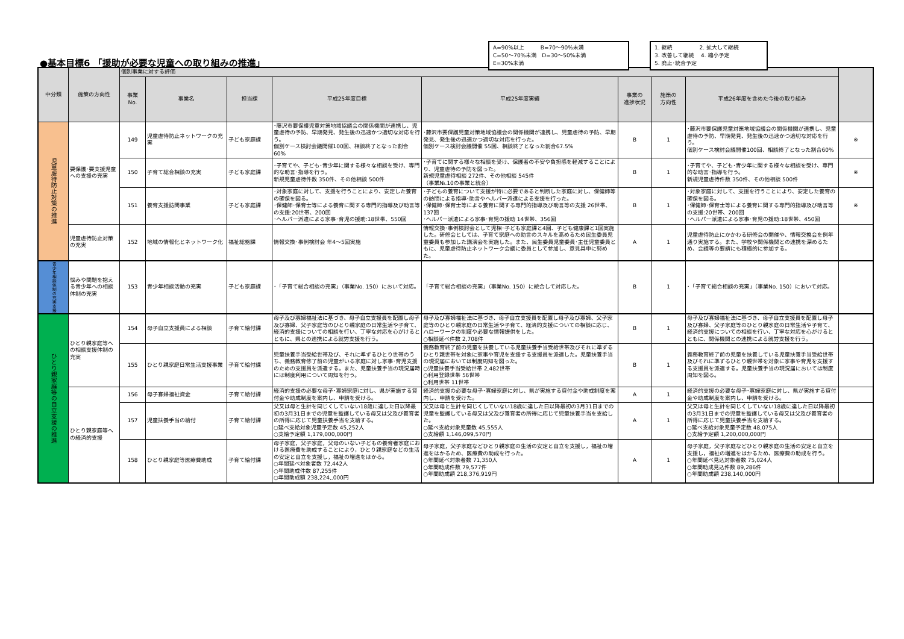A=90%以上　　　B=70～90%未満
C=50～70%未満　D=30～50%未満
E=30%未満
1. 継続　　　　　2. 拡大して継続
3. 改善して継続　 4. 縮小予定
5. 廃止･統合予定
●基本目標6 「援助が必要な児童への取り組みの推進」
| 中分類 | 施策の方向性 | 個別事業に対する評価 | | | | | | | | |
| --- | --- | --- | --- | --- | --- | --- | --- | --- | --- | --- |
| | | 事業 No. | 事業名 | 担当課 | 平成25年度目標 | 平成25年度実績 | 事業の 進捗状況 | 施策の 方向性 | 平成26年度を含めた今後の取り組み | |
| 児童虐待防止対策の推進 | 要保護･要支援児童への支援の充実 | 149 | 児童虐待防止ネットワークの充実 | 子ども家庭課 | ･藤沢市要保護児童対策地域協議会の関係機関が連携し、児童虐待の予防、早期発見、発生後の迅速かつ適切な対応を行う。 個別ケース検討会議開催100回、相談終了となった割合60% | ･藤沢市要保護児童対策地域協議会の関係機関が連携し、児童虐待の予防、早期発見、発生後の迅速かつ適切な対応を行った。 個別ケース検討会議開催 55回、相談終了となった割合67.5% | B | 1 | ･藤沢市要保護児童対策地域協議会の関係機関が連携し、児童虐待の予防、早期発見、発生後の迅速かつ適切な対応を行う。 個別ケース検討会議開催100回、相談終了となった割合60% | ※ |
| | | 150 | 子育て総合相談の充実 | 子ども家庭課 | ･子育てや、子ども･青少年に関する様々な相談を受け、専門的な助言･指導を行う。 新規児童虐待件数 350件、その他相談 500件 | ･子育てに関する様々な相談を受け、保護者の不安や負担感を軽減することにより、児童虐待の予防を図った。 新規児童虐待相談 272件、その他相談 545件 （事業№.10の事業と統合） | B | 1 | ･子育てや、子ども･青少年に関する様々な相談を受け、専門的な助言･指導を行う。 新規児童虐待件数 350件、その他相談 500件 | ※ |
| | | 151 | 養育支援訪問事業 | 子ども家庭課 | ･対象家庭に対して、支援を行うことにより、安定した養育の確保を図る。 ･保健師･保育士等による養育に関する専門的指導及び助言等の支援:20世帯、200回 ･ヘルパー派遣による家事･育児の援助:18世帯、550回 | ･子どもの養育について支援が特に必要であると判断した家庭に対し、保健師等の訪問による指導･助言やヘルパー派遣による支援を行った。 ･保健師･保育士等による養育に関する専門的指導及び助言等の支援 26世帯、137回 ･ヘルパー派遣による家事･育児の援助 14世帯、356回 | B | 1 | ･対象家庭に対して、支援を行うことにより、安定した養育の確保を図る。 ･保健師･保育士等による養育に関する専門的指導及び助言等の支援:20世帯、200回 ･ヘルパー派遣による家事･育児の援助:18世帯、450回 | ※ |
| | 児童虐待防止対策の充実 | 152 | 地域の情報化とネットワーク化 | 福祉総務課 | 情報交換･事例検討会 年4～5回実施 | 情報交換･事例検討会として児相･子ども家庭課と4回、子ども健康課と1回実施した。研修会としては、子育て家庭への助言のスキルを高めるため民生委員児童委員も参加した講演会を実施した。また、民生委員児童委員･主任児童委員ともに、児童虐待防止ネットワーク会議に委員として参加し、意見具申に努めた。 | A | 1 | 児童虐待防止にかかわる研修会の開催や、情報交換会を例年通り実施する。また、学校や関係機関との連携を深めるため、会議等の要請にも積極的に参加する。 | |
| 青少年相談体制の充実支援 | 悩みや問題を抱える青少年への相談体制の充実 | 153 | 青少年相談活動の充実 | 子ども家庭課 | ･「子育て総合相談の充実」（事業No. 150）において対応。 | 「子育て総合相談の充実」（事業No. 150）に統合して対応した。 | B | 1 | ･「子育て総合相談の充実」（事業No. 150）において対応。 | |
| ひとり親家庭等の自立支援の推進 | ひとり親家庭等への相談支援体制の充実 | 154 | 母子自立支援員による相談 | 子育て給付課 | 母子及び寡婦福祉法に基づき、母子自立支援員を配置し母子及び寡婦、父子家庭等のひとり親家庭の日常生活や子育て、経済的支援についての相談を行い、丁寧な対応を心がけるとともに、県との連携による就労支援を行う。 | 母子及び寡婦福祉法に基づき、母子自立支援員を配置し母子及び寡婦、父子家庭等のひとり親家庭の日常生活や子育て、経済的支援についての相談に応じ、ハローワークの制度や必要な情報提供をした。 ○相談延べ件数 2,708件 | B | 1 | 母子及び寡婦福祉法に基づき、母子自立支援員を配置し母子及び寡婦、父子家庭等のひとり親家庭の日常生活や子育て、経済的支援についての相談を行い、丁寧な対応を心がけるとともに、関係機関との連携による就労支援を行う。 | |
| | | 155 | ひとり親家庭日常生活支援事業 | 子育て給付課 | 児童扶養手当受給世帯及び、それに準ずるひとり世帯のうち、義務教育修了前の児童がいる家庭に対し家事･育児支援のための支援員を派遣する。また、児童扶養手当の現況届時には制度利用について周知を行う。 | 義務教育終了前の児童を扶養している児童扶養手当受給世帯及びそれに準ずるひとり親世帯を対象に家事や育児を支援する支援員を派遣した。児童扶養手当の現況届においては制度周知を図った。 ○児童扶養手当受給世帯 2,482世帯 ○利用登録世帯 56世帯 ○利用世帯 11世帯 | B | 1 | 義務教育終了前の児童を扶養している児童扶養手当受給世帯及びそれに準ずるひとり親世帯を対象に家事や育児を支援する支援員を派遣する。児童扶養手当の現況届においては制度周知を図る。 | |
| | ひとり親家庭等への経済的支援 | 156 | 母子寡婦福祉資金 | 子育て給付課 | 経済的支援の必要な母子･寡婦家庭に対し、県が実施する貸付金や助成制度を案内し、申請を受ける。 | 経済的支援の必要な母子･寡婦家庭に対し、県が実施する貸付金や助成制度を案内し、申請を受けた。 | A | 1 | 経済的支援の必要な母子･寡婦家庭に対し、県が実施する貸付金や助成制度を案内し、申請を受ける。 | |
| | | 157 | 児童扶養手当の給付 | 子育て給付課 | 父又は母と生計を同じくしていない18歳に達した日以降最初の3月31日までの児童を監護している母又は父及び養育者の所得に応じて児童扶養手当を支給する。 ○延べ支給対象児童予定数 45,252人 ○支給予定額 1,179,000,000円 | 父又は母と生計を同じくしていない18歳に達した日以降最初の3月31日までの児童を監護している母又は父及び養育者の所得に応じて児童扶養手当を支給した。 ○延べ支給対象児童数 45,555人 ○支給額 1,146,099,570円 | A | 1 | 父又は母と生計を同じくしていない18歳に達した日以降最初の3月31日までの児童を監護している母又は父及び養育者の所得に応じて児童扶養手当を支給する。 ○延べ支給対象児童予定数 48,075人 ○支給予定額 1,200,000,000円 | |
| | | 158 | ひとり親家庭等医療費助成 | 子育て給付課 | 母子家庭，父子家庭，父母のいない子どもの養育者家庭における医療費を助成することにより，ひとり親家庭などの生活の安定と自立を支援し，福祉の増進をはかる。 ○年間延べ対象者数 72,442人 ○年間助成件数 87,255件 ○年間助成額 238,224,,000円 | 母子家庭，父子家庭などひとり親家庭の生活の安定と自立を支援し，福祉の増進をはかるため、医療費の助成を行った。 ○年間延べ対象者数 71,350人 ○年間助成件数 79,577件 ○年間助成額 218,376,919円 | A | 1 | 母子家庭，父子家庭などひとり親家庭の生活の安定と自立を支援し，福祉の増進をはかるため、医療費の助成を行う。 ○年間延べ見込対象者数 75,024人 ○年間助成見込件数 89,286件 ○年間助成額 238,140,000円 | |